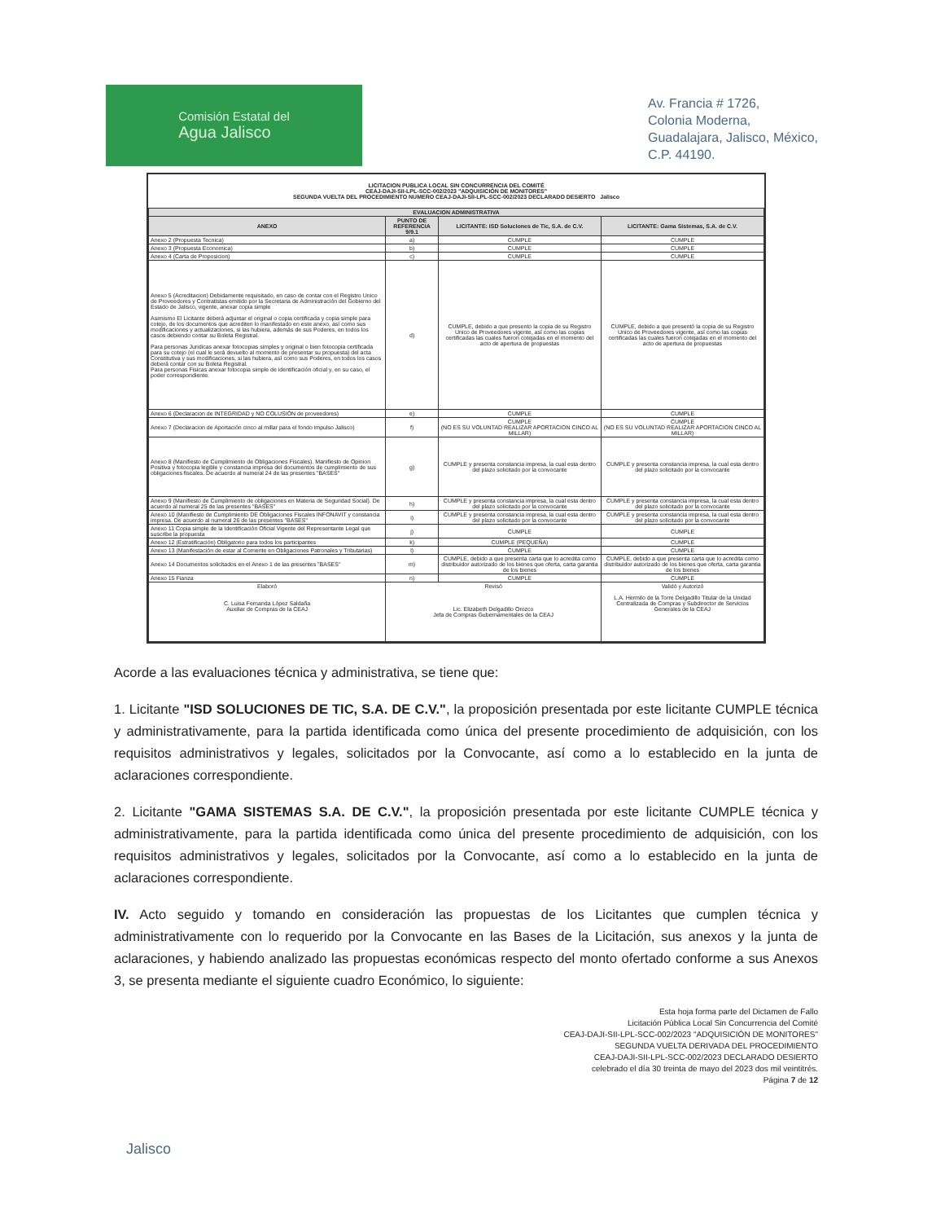Comisión Estatal del
Agua Jalisco
Av. Francia # 1726,
Colonia Moderna,
Guadalajara, Jalisco, México,
C.P. 44190.
LICITACION PUBLICA LOCAL SIN CONCURRENCIA DEL COMITÉ
CEAJ-DAJI-SII-LPL-SCC-002/2023 "ADQUISICIÓN DE MONITORES"
SEGUNDA VUELTA DEL PROCEDIMIENTO NUMERO CEAJ-DAJI-SII-LPL-SCC-002/2023 DECLARADO DESIERTO Jalisco
| EVALUACION ADMINISTRATIVA | | | |
| --- | --- | --- | --- |
| ANEXO | PUNTO DE REFERENCIA 9/9.1 | LICITANTE: ISD Soluciones de Tic, S.A. de C.V. | LICITANTE: Gama Sistemas, S.A. de C.V. |
| Anexo 2 (Propuesta Tecnica) | a) | CUMPLE | CUMPLE |
| Anexo 3 (Propuesta Economica) | b) | CUMPLE | CUMPLE |
| Anexo 4 (Carta de Proposicion) | c) | CUMPLE | CUMPLE |
| Anexo 5 (Acreditacion) Debidamente requisitado, en caso de contar con el Registro Unico de Proveedores y Contratistas emitido por la Secretaria de Administración del Gobierno del Estado de Jalisco, vigente, anexar copia simple Asimismo El Licitante deberá adjuntar el original o copia certificada y copia simple para cotejo, de los documentos que acrediten lo manifestado en este anexo, así como sus modificaciones y actualizaciones, si las hubiera, además de sus Poderes, en todos los casos debiendo contar su Boleta Registral. Para personas Juridicas anexar fotocopias simples y original o bien fotocopia certificada para su cotejo (el cual le será devuelto al momento de presentar su propuesta) del acta Constitutiva y sus modificaciones, si las hubiera, así como sus Poderes, en todos los casos deberá contar con su Boleta Registral. Para personas Fisicas anexar fotocopia simple de identificación oficial y, en su caso, el poder correspondiente. | d) | CUMPLE, debido a que presento la copia de su Registro Unico de Proveedores vigente, así como las copias certificadas las cuales fueron cotejadas en el momento del acto de apertura de propuestas | CUMPLE, debido a que presentó la copia de su Registro Unico de Proveedores vigente, así como las copias certificadas las cuales fueron cotejadas en el momento del acto de apertura de propuestas |
| Anexo 6 (Declaracion de INTEGRIDAD y NO COLUSIÓN de proveedores) | e) | CUMPLE | CUMPLE |
| Anexo 7 (Declaracion de Aportación cinco al millar para el fondo impulso Jalisco) | f) | CUMPLE (NO ES SU VOLUNTAD REALIZAR APORTACION CINCO AL MILLAR) | CUMPLE (NO ES SU VOLUNTAD REALIZAR APORTACION CINCO AL MILLAR) |
| Anexo 8 (Manifiesto de Cumplimiento de Obligaciones Fiscales). Manifiesto de Opinion Positiva y fotocopia legible y constancia impresa del documentos de cumplimiento de sus obligaciones fiscales. De acuerdo al numeral 24 de las presentes "BASES" | g) | CUMPLE y presenta constancia impresa, la cual esta dentro del plazo solicitado por la convocante | CUMPLE y presenta constancia impresa, la cual esta dentro del plazo solicitado por la convocante |
| Anexo 9 (Manifiesto de Cumplimiento de obligaciones en Materia de Seguridad Social). De acuerdo al numeral 25 de las presentes "BASES" | h) | CUMPLE y presenta constancia impresa, la cual esta dentro del plazo solicitado por la convocante | CUMPLE y presenta constancia impresa, la cual esta dentro del plazo solicitado por la convocante |
| Anexo 10 (Manifiesto de Cumplimiento DE Obligaciones Fiscales INFONAVIT y constancia impresa. De acuerdo al numeral 26 de las presentes "BASES" | i) | CUMPLE y presenta constancia impresa, la cual esta dentro del plazo solicitado por la convocante | CUMPLE y presenta constancia impresa, la cual esta dentro del plazo solicitado por la convocante |
| Anexo 11 Copia simple de la Identificación Oficial Vigente del Representante Legal que suscribe la propuesta | j) | CUMPLE | CUMPLE |
| Anexo 12 (Estratificación) Obligatorio para todos los participantes | k) | CUMPLE (PEQUEÑA) | CUMPLE |
| Anexo 13 (Manifestación de estar al Corriente en Obligaciones Patronales y Tributarias) | l) | CUMPLE | CUMPLE |
| Anexo 14 Documentos solicitados en el Anexo 1 de las presentes "BASES" | m) | CUMPLE, debido a que presenta carta que lo acredita como distribuidor autorizado de los bienes que oferta, carta garantia de los bienes | CUMPLE, debido a que presenta carta que lo acredita como distribuidor autorizado de los bienes que oferta, carta garantia de los bienes |
| Anexo 15 Fianza | n) | CUMPLE | CUMPLE |
| Elaboró C. Luisa Fernanda López Saldaña Auxiliar de Compras de la CEAJ | Revisó Lic. Elizabeth Delgadillo Orozco Jefa de Compras Gubernamentales de la CEAJ | | Validó y Autorizó L.A. Hermilo de la Torre Delgadillo Titular de la Unidad Centralizada de Compras y Subdirector de Servicios Generales de la CEAJ |
Acorde a las evaluaciones técnica y administrativa, se tiene que:
1. Licitante "ISD SOLUCIONES DE TIC, S.A. DE C.V.", la proposición presentada por este licitante CUMPLE técnica y administrativamente, para la partida identificada como única del presente procedimiento de adquisición, con los requisitos administrativos y legales, solicitados por la Convocante, así como a lo establecido en la junta de aclaraciones correspondiente.
2. Licitante "GAMA SISTEMAS S.A. DE C.V.", la proposición presentada por este licitante CUMPLE técnica y administrativamente, para la partida identificada como única del presente procedimiento de adquisición, con los requisitos administrativos y legales, solicitados por la Convocante, así como a lo establecido en la junta de aclaraciones correspondiente.
IV. Acto seguido y tomando en consideración las propuestas de los Licitantes que cumplen técnica y administrativamente con lo requerido por la Convocante en las Bases de la Licitación, sus anexos y la junta de aclaraciones, y habiendo analizado las propuestas económicas respecto del monto ofertado conforme a sus Anexos 3, se presenta mediante el siguiente cuadro Económico, lo siguiente:
Esta hoja forma parte del Dictamen de Fallo
Licitación Pública Local Sin Concurrencia del Comité
CEAJ-DAJI-SII-LPL-SCC-002/2023 "ADQUISICIÓN DE MONITORES"
SEGUNDA VUELTA DERIVADA DEL PROCEDIMIENTO
CEAJ-DAJI-SII-LPL-SCC-002/2023 DECLARADO DESIERTO
celebrado el día 30 treinta de mayo del 2023 dos mil veintitrés.
Página 7 de 12
Jalisco